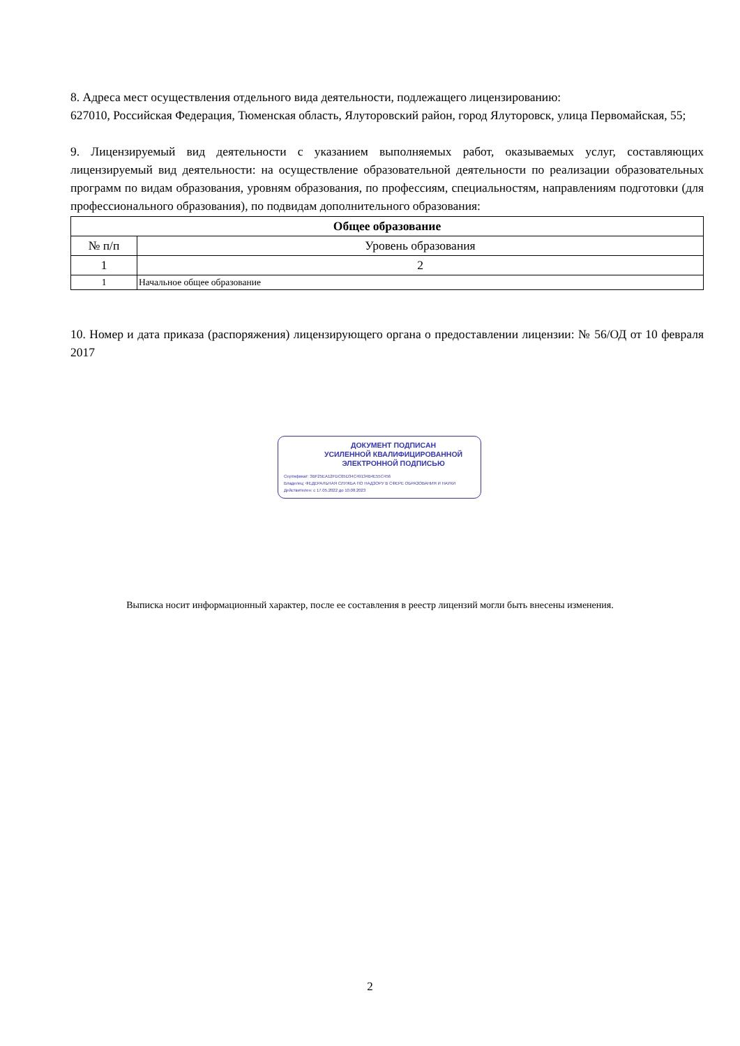8. Адреса мест осуществления отдельного вида деятельности, подлежащего лицензированию:
627010, Российская Федерация, Тюменская область, Ялуторовский район, город Ялуторовск, улица Первомайская, 55;
9. Лицензируемый вид деятельности с указанием выполняемых работ, оказываемых услуг, составляющих лицензируемый вид деятельности: на осуществление образовательной деятельности по реализации образовательных программ по видам образования, уровням образования, по профессиям, специальностям, направлениям подготовки (для профессионального образования), по подвидам дополнительного образования:
| Общее образование | |
| --- | --- |
| № п/п | Уровень образования |
| 1 | 2 |
| 1 | Начальное общее образование |
10. Номер и дата приказа (распоряжения) лицензирующего органа о предоставлении лицензии: № 56/ОД от 10 февраля 2017
ДОКУМЕНТ ПОДПИСАН
УСИЛЕННОЙ КВАЛИФИЦИРОВАННОЙ
ЭЛЕКТРОННОЙ ПОДПИСЬЮ
Сертификат: 3BF25EA12FDC65D34C49134B4E55C456
Владелец: ФЕДЕРАЛЬНАЯ СЛУЖБА ПО НАДЗОРУ В СФЕРЕ ОБРАЗОВАНИЯ И НАУКИ
Действителен: с 17.05.2022 до 10.08.2023
Выписка носит информационный характер, после ее составления в реестр лицензий могли быть внесены изменения.
2